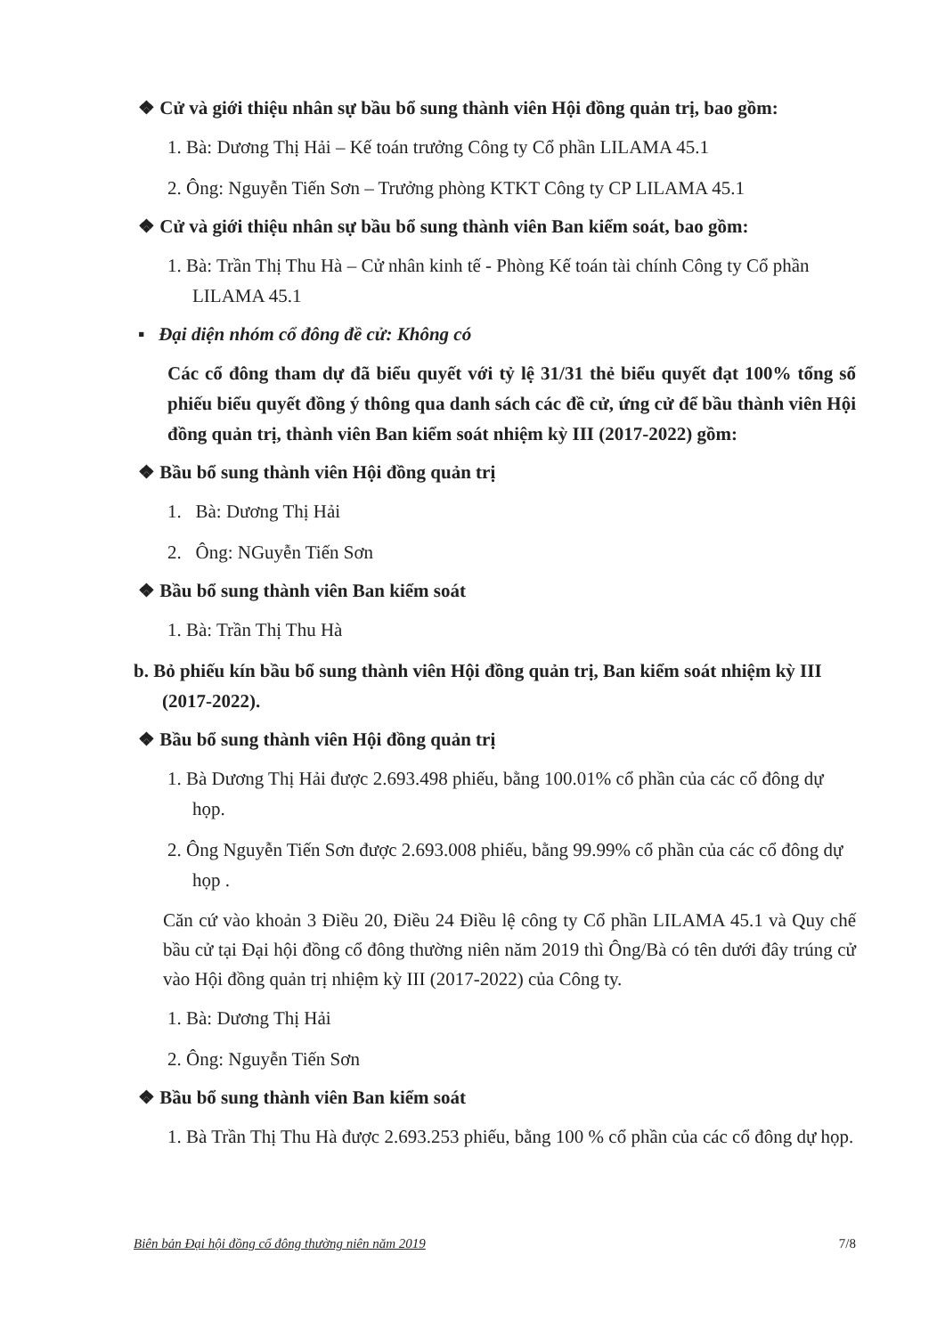❖ Cử và giới thiệu nhân sự bầu bổ sung thành viên Hội đồng quản trị, bao gồm:
1. Bà: Dương Thị Hải – Kế toán trưởng Công ty Cổ phần LILAMA 45.1
2. Ông: Nguyễn Tiến Sơn – Trưởng phòng KTKT Công ty CP LILAMA 45.1
❖ Cử và giới thiệu nhân sự bầu bổ sung thành viên Ban kiểm soát, bao gồm:
1. Bà: Trần Thị Thu Hà – Cử nhân kinh tế - Phòng Kế toán tài chính Công ty Cổ phần LILAMA 45.1
▪ Đại diện nhóm cổ đông đề cử: Không có
Các cổ đông tham dự đã biểu quyết với tỷ lệ 31/31 thẻ biểu quyết đạt 100% tổng số phiếu biểu quyết đồng ý thông qua danh sách các đề cử, ứng cử để bầu thành viên Hội đồng quản trị, thành viên Ban kiểm soát nhiệm kỳ III (2017-2022) gồm:
❖ Bầu bổ sung thành viên Hội đồng quản trị
1. Bà: Dương Thị Hải
2. Ông: NGuyễn Tiến Sơn
❖ Bầu bổ sung thành viên Ban kiểm soát
1. Bà: Trần Thị Thu Hà
b. Bỏ phiếu kín bầu bổ sung thành viên Hội đồng quản trị, Ban kiểm soát nhiệm kỳ III (2017-2022).
❖ Bầu bổ sung thành viên Hội đồng quản trị
1. Bà Dương Thị Hải được 2.693.498 phiếu, bằng 100.01% cổ phần của các cổ đông dự họp.
2. Ông Nguyễn Tiến Sơn được 2.693.008 phiếu, bằng 99.99% cổ phần của các cổ đông dự họp .
Căn cứ vào khoản 3 Điều 20, Điều 24 Điều lệ công ty Cổ phần LILAMA 45.1 và Quy chế bầu cử tại Đại hội đồng cổ đông thường niên năm 2019 thì Ông/Bà có tên dưới đây trúng cử vào Hội đồng quản trị nhiệm kỳ III (2017-2022) của Công ty.
1. Bà: Dương Thị Hải
2. Ông: Nguyễn Tiến Sơn
❖ Bầu bổ sung thành viên Ban kiểm soát
1. Bà Trần Thị Thu Hà được 2.693.253 phiếu, bằng 100 % cổ phần của các cổ đông dự họp.
Biên bản Đại hội đồng cổ đông thường niên năm 2019 7/8